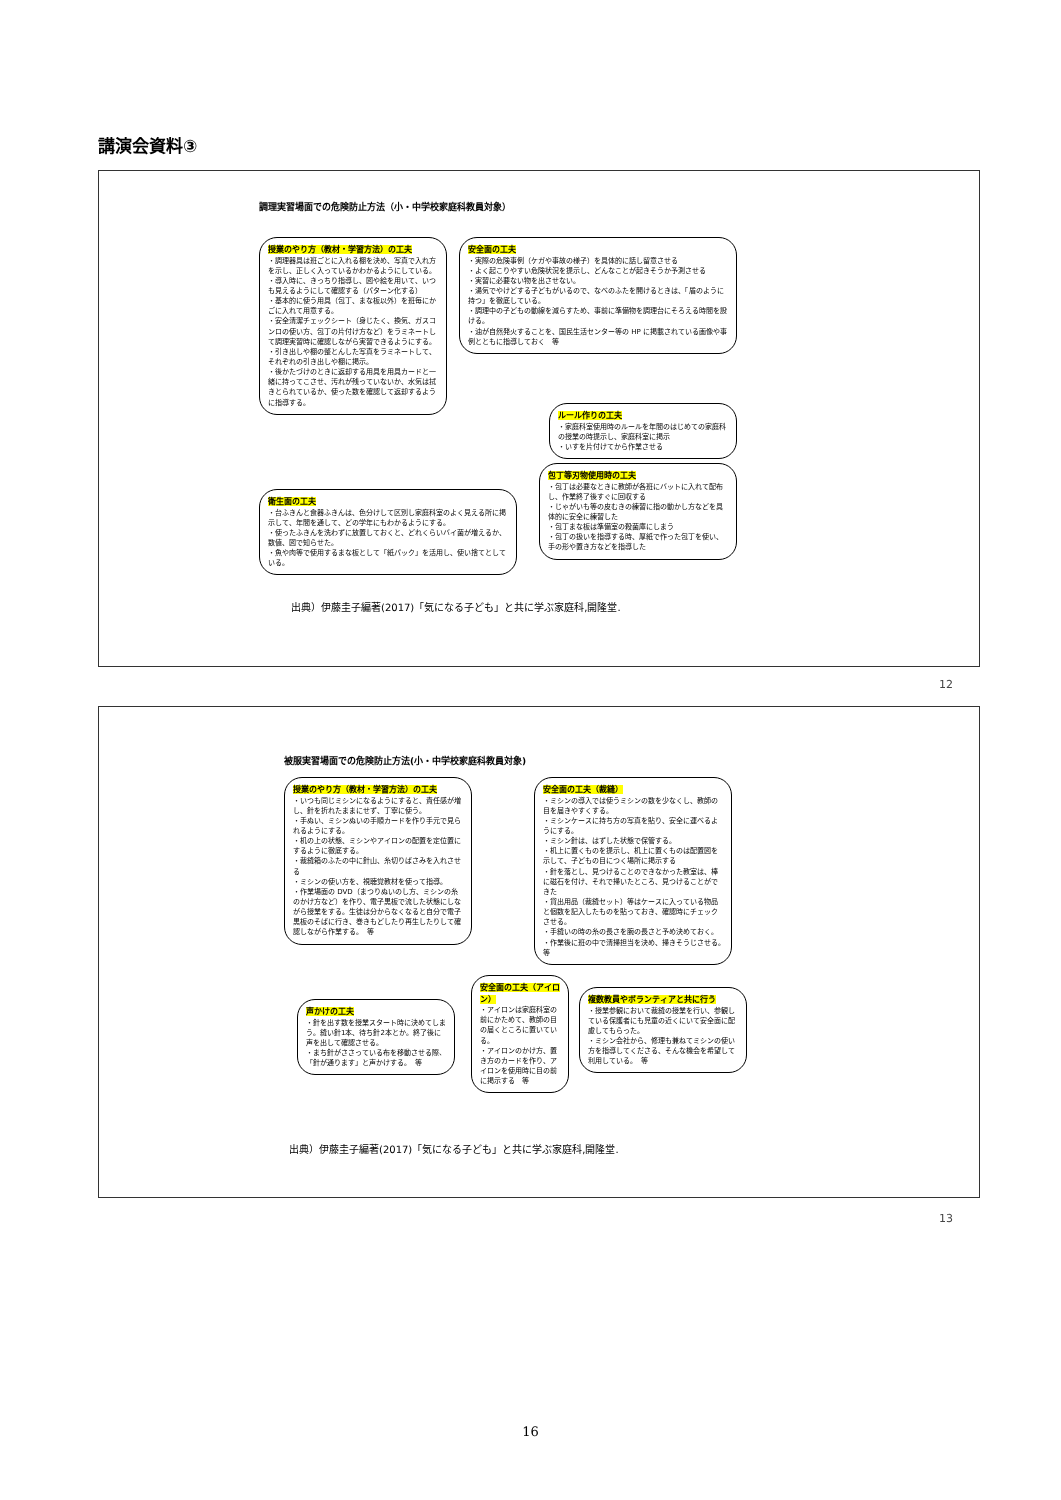講演会資料③
調理実習場面での危険防止方法（小・中学校家庭科教員対象）
授業のやり方（教材・学習方法）の工夫
・調理器具は班ごとに入れる棚を決め、写真で入れ方を示し、正しく入っているかわかるようにしている。
・導入時に、きっちり指導し、図や絵を用いて、いつも見えるようにして確認する（パターン化する）
・基本的に使う用具（包丁、まな板以外）を班毎にかごに入れて用意する。
・安全清潔チェックシート（身じたく、換気、ガスコンロの使い方、包丁の片付け方など）をラミネートして調理実習時に確認しながら実習できるようにする。
・引き出しや棚の整とんした写真をラミネートして、それぞれの引き出しや棚に掲示。
・後かたづけのときに返却する用具を用具カードと一緒に持ってこさせ、汚れが残っていないか、水気は拭きとられているか、使った数を確認して返却するように指導する。
安全面の工夫
・実際の危険事例（ケガや事故の様子）を具体的に話し留意させる
・よく起こりやすい危険状況を提示し、どんなことが起きそうか予測させる
・実習に必要ない物を出させない。
・湯気でやけどする子どもがいるので、なべのふたを開けるときは、「盾のように持つ」を徹底している。
・調理中の子どもの動線を減らすため、事前に準備物を調理台にそろえる時間を設ける。
・油が自然発火することを、国民生活センター等の HP に掲載されている画像や事例とともに指導しておく　等
ルール作りの工夫
・家庭科室使用時のルールを年間のはじめての家庭科の授業の時提示し、家庭科室に掲示
・いすを片付けてから作業させる
衛生面の工夫
・台ふきんと食器ふきんは、色分けして区別し家庭科室のよく見える所に掲示して、年間を通して、どの学年にもわかるようにする。
・使ったふきんを洗わずに放置しておくと、どれくらいバイ菌が増えるか、数値、図で知らせた。
・魚や肉等で使用するまな板として「紙パック」を活用し、使い捨てとしている。
包丁等刃物使用時の工夫
・包丁は必要なときに教師が各班にバットに入れて配布し、作業終了後すぐに回収する
・じゃがいも等の皮むきの練習に指の動かし方などを具体的に安全に練習した
・包丁まな板は準備室の殺菌庫にしまう
・包丁の扱いを指導する時、厚紙で作った包丁を使い、手の形や置き方などを指導した
出典）伊藤圭子編著(2017)「気になる子ども」と共に学ぶ家庭科,開隆堂.
12
被服実習場面での危険防止方法(小・中学校家庭科教員対象)
授業のやり方（教材・学習方法）の工夫
・いつも同じミシンになるようにすると、責任感が増し、針を折れたままにせず、丁寧に使う。
・手ぬい、ミシンぬいの手順カードを作り手元で見られるようにする。
・机の上の状態、ミシンやアイロンの配置を定位置にするように徹底する。
・裁縫箱のふたの中に針山、糸切りばさみを入れさせる
・ミシンの使い方を、視聴覚教材を使って指導。
・作業場面の DVD（まつりぬいのし方、ミシンの糸のかけ方など）を作り、電子黒板で流した状態にしながら授業をする。生徒は分からなくなると自分で電子黒板のそばに行き、巻きもどしたり再生したりして確認しながら作業する。　等
安全面の工夫（裁縫）
・ミシンの導入では使うミシンの数を少なくし、教師の目を届きやすくする。
・ミシンケースに持ち方の写真を貼り、安全に運べるようにする。
・ミシン針は、はずした状態で保管する。
・机上に置くものを提示し、机上に置くものは配置図を示して、子どもの目につく場所に掲示する
・針を落とし、見つけることのできなかった教室は、棒に磁石を付け、それで掃いたところ、見つけることができた
・貸出用品（裁縫セット）等はケースに入っている物品と個数を記入したものを貼っておき、確認時にチェックさせる。
・手縫いの時の糸の長さを腕の長さと予め決めておく。
・作業後に班の中で清掃担当を決め、掃きそうじさせる。　等
声かけの工夫
・針を出す数を授業スタート時に決めてしまう。縫い針1本、待ち針2本とか。終了後に声を出して確認させる。
・まち針がささっている布を移動させる際、「針が通ります」と声かけする。　等
安全面の工夫（アイロン）
・アイロンは家庭科室の前にかためて、教師の目の届くところに置いている。
・アイロンのかけ方、置き方のカードを作り、アイロンを使用時に目の前に掲示する　等
複数教員やボランティアと共に行う
・授業参観において裁縫の授業を行い、参観している保護者にも児童の近くにいて安全面に配慮してもらった。
・ミシン会社から、修理も兼ねてミシンの使い方を指導してくださる、そんな機会を希望して利用している。　等
出典）伊藤圭子編著(2017)「気になる子ども」と共に学ぶ家庭科,開隆堂.
13
16